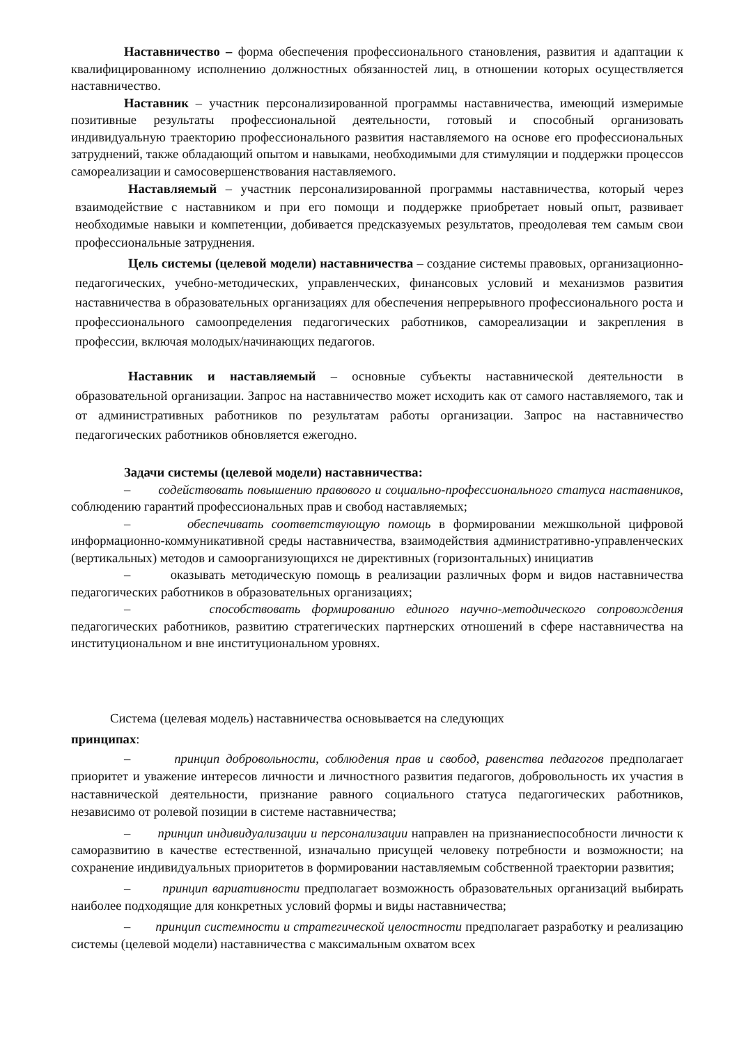Наставничество – форма обеспечения профессионального становления, развития и адаптации к квалифицированному исполнению должностных обязанностей лиц, в отношении которых осуществляется наставничество.
Наставник – участник персонализированной программы наставничества, имеющий измеримые позитивные результаты профессиональной деятельности, готовый и способный организовать индивидуальную траекторию профессионального развития наставляемого на основе его профессиональных затруднений, также обладающий опытом и навыками, необходимыми для стимуляции и поддержки процессов самореализации и самосовершенствования наставляемого.
Наставляемый – участник персонализированной программы наставничества, который через взаимодействие с наставником и при его помощи и поддержке приобретает новый опыт, развивает необходимые навыки и компетенции, добивается предсказуемых результатов, преодолевая тем самым свои профессиональные затруднения.
Цель системы (целевой модели) наставничества – создание системы правовых, организационно-педагогических, учебно-методических, управленческих, финансовых условий и механизмов развития наставничества в образовательных организациях для обеспечения непрерывного профессионального роста и профессионального самоопределения педагогических работников, самореализации и закрепления в профессии, включая молодых/начинающих педагогов.
Наставник и наставляемый – основные субъекты наставнической деятельности в образовательной организации. Запрос на наставничество может исходить как от самого наставляемого, так и от административных работников по результатам работы организации. Запрос на наставничество педагогических работников обновляется ежегодно.
Задачи системы (целевой модели) наставничества:
– содействовать повышению правового и социально-профессионального статуса наставников, соблюдению гарантий профессиональных прав и свобод наставляемых;
– обеспечивать соответствующую помощь в формировании межшкольной цифровой информационно-коммуникативной среды наставничества, взаимодействия административно-управленческих (вертикальных) методов и самоорганизующихся не директивных (горизонтальных) инициатив
– оказывать методическую помощь в реализации различных форм и видов наставничества педагогических работников в образовательных организациях;
– способствовать формированию единого научно-методического сопровождения педагогических работников, развитию стратегических партнерских отношений в сфере наставничества на институциональном и вне институциональном уровнях.
Система (целевая модель) наставничества основывается на следующих
принципах:
– принцип добровольности, соблюдения прав и свобод, равенства педагогов предполагает приоритет и уважение интересов личности и личностного развития педагогов, добровольность их участия в наставнической деятельности, признание равного социального статуса педагогических работников, независимо от ролевой позиции в системе наставничества;
– принцип индивидуализации и персонализации направлен на признаниеспособности личности к саморазвитию в качестве естественной, изначально присущей человеку потребности и возможности; на сохранение индивидуальных приоритетов в формировании наставляемым собственной траектории развития;
– принцип вариативности предполагает возможность образовательных организаций выбирать наиболее подходящие для конкретных условий формы и виды наставничества;
– принцип системности и стратегической целостности предполагает разработку и реализацию системы (целевой модели) наставничества с максимальным охватом всех